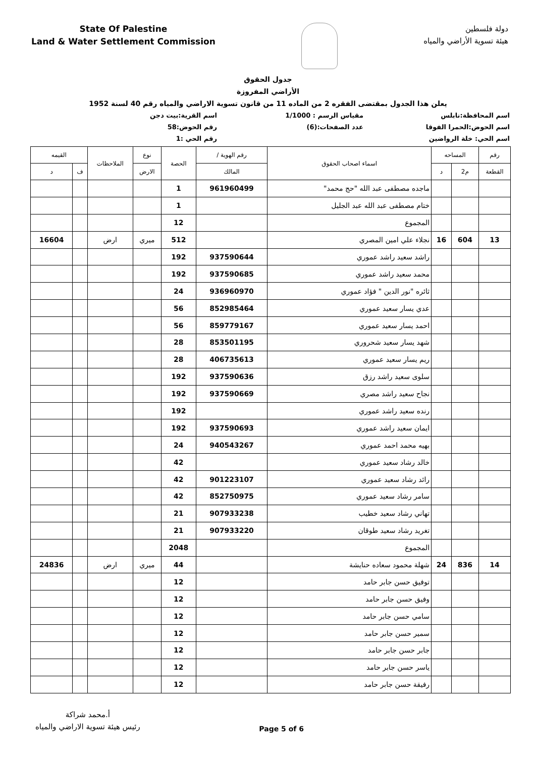State Of Palestine
Land & Water Settlement Commission
دولة فلسطين
هيئة تسوية الأراضي والمياه
جدول الحقوق
الأراضي المفروزة
يعلن هذا الجدول بمقتضى الفقره 2 من الماده 11 من قانون تسوية الاراضي والمياه رقم 40 لسنة 1952
اسم المحافظة:نابلس
اسم الحوض:الحمرا الفوقا
اسم الحي: خلة الرواضين
مقياس الرسم : 1/1000
عدد الصفحات:(6)
اسم القرية:بيت دجن
رقم الحوض:58
رقم الحي :1
| رقم | المساحه | | اسماء اصحاب الحقوق | رقم الهوية / | الحصة | نوع | الملاحظات | القيمه | |
| --- | --- | --- | --- | --- | --- | --- | --- | --- | --- |
| القطعة | م2 | د | | المالك | | الارض | | ف | د |
| | | | ماجده مصطفى عبد الله "حج محمد" | 961960499 | 1 | | | | |
| | | | ختام مصطفى عبد الله عبد الجليل | | 1 | | | | |
| | | | المجموع | | 12 | | | | |
| 13 | 604 | 16 | نجلاء علي امين المصري | | 512 | ميري | ارض | | 16604 |
| | | | راشد سعيد راشد عموري | 937590644 | 192 | | | | |
| | | | محمد سعيد راشد عموري | 937590685 | 192 | | | | |
| | | | ثائره "نور الدين " فؤاد عموري | 936960970 | 24 | | | | |
| | | | عدي يسار سعيد عموري | 852985464 | 56 | | | | |
| | | | احمد يسار سعيد عموري | 859779167 | 56 | | | | |
| | | | شهد يسار سعيد شحروري | 853501195 | 28 | | | | |
| | | | ريم يسار سعيد عموري | 406735613 | 28 | | | | |
| | | | سلوى سعيد راشد رزق | 937590636 | 192 | | | | |
| | | | نجاح سعيد راشد مصري | 937590669 | 192 | | | | |
| | | | رنده سعيد راشد عموري | | 192 | | | | |
| | | | ايمان سعيد راشد عموري | 937590693 | 192 | | | | |
| | | | بهيه محمد احمد عموري | 940543267 | 24 | | | | |
| | | | خالد رشاد سعيد عموري | | 42 | | | | |
| | | | رائد رشاد سعيد عموري | 901223107 | 42 | | | | |
| | | | سامر رشاد سعيد عموري | 852750975 | 42 | | | | |
| | | | تهاني رشاد سعيد خطيب | 907933238 | 21 | | | | |
| | | | تغريد رشاد سعيد طوقان | 907933220 | 21 | | | | |
| | | | المجموع | | 2048 | | | | |
| 14 | 836 | 24 | شهلة محمود سعاده حنايشة | | 44 | ميري | ارض | | 24836 |
| | | | توفيق حسن جابر حامد | | 12 | | | | |
| | | | وفيق حسن جابر حامد | | 12 | | | | |
| | | | سامي حسن جابر حامد | | 12 | | | | |
| | | | سمير حسن جابر حامد | | 12 | | | | |
| | | | جابر حسن جابر حامد | | 12 | | | | |
| | | | ياسر حسن جابر حامد | | 12 | | | | |
| | | | رفيقة حسن جابر حامد | | 12 | | | | |
أ.محمد شراكة
رئيس هيئة تسوية الاراضي والمياه
Page 5 of 6